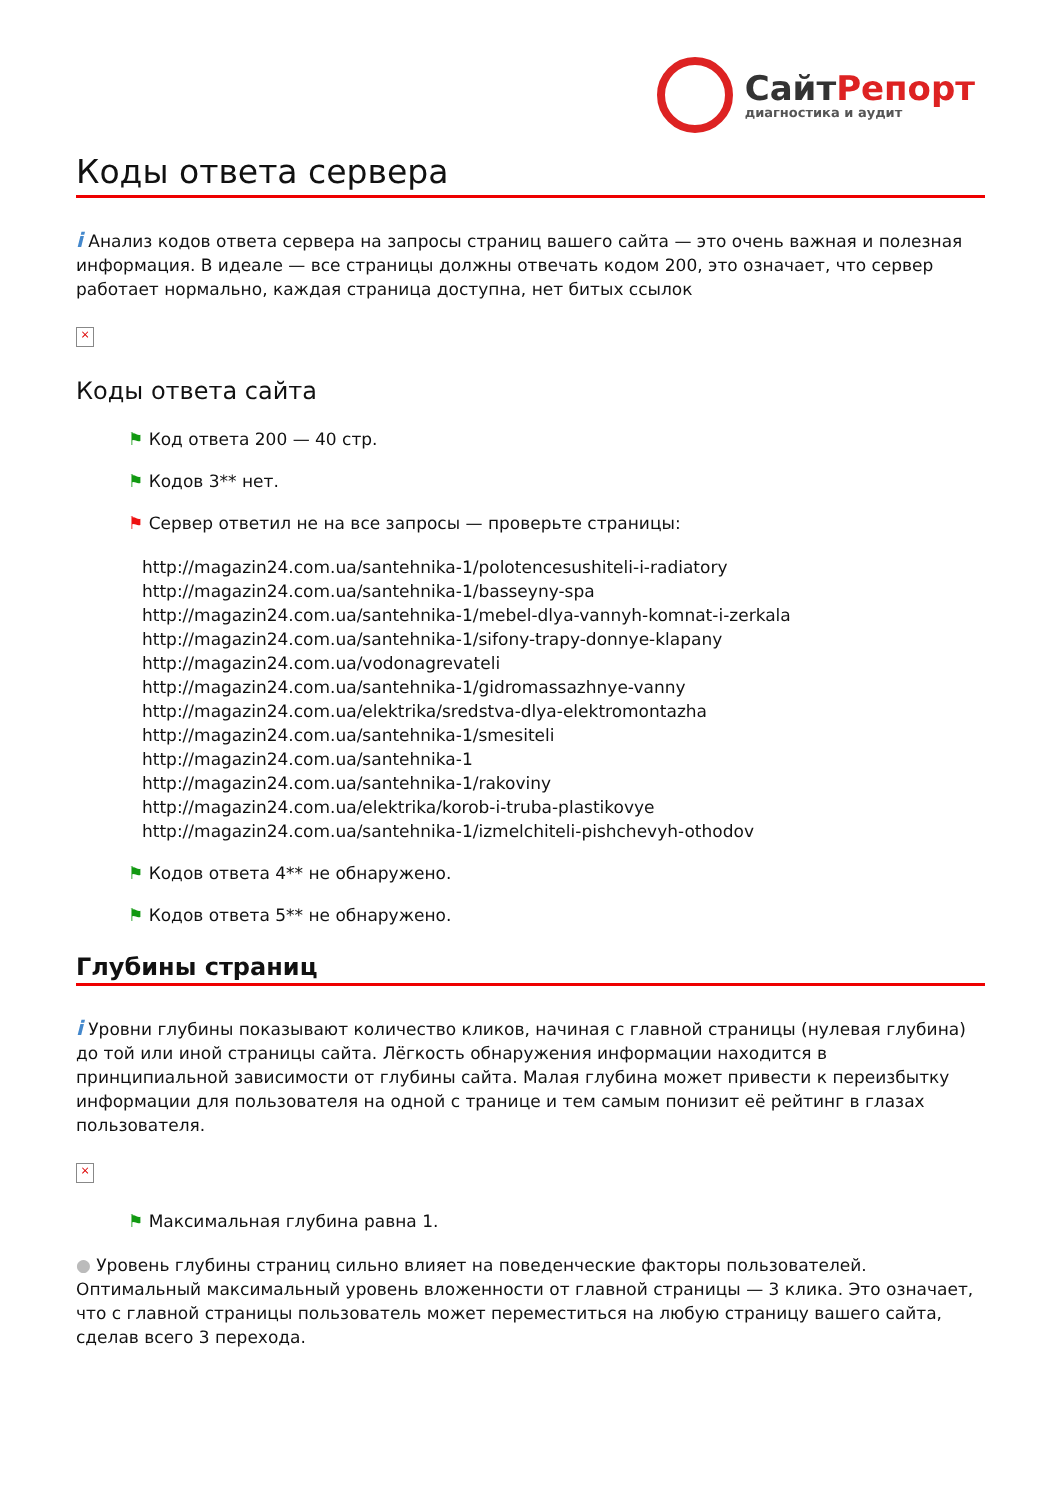СайтРепорт
диагностика и аудит
Коды ответа сервера
i Анализ кодов ответа сервера на запросы страниц вашего сайта — это очень важная и полезная информация. В идеале — все страницы должны отвечать кодом 200, это означает, что сервер работает нормально, каждая страница доступна, нет битых ссылок
×
Коды ответа сайта
⚑ Код ответа 200 — 40 стр.
⚑ Кодов 3** нет.
⚑ Сервер ответил не на все запросы — проверьте страницы:
http://magazin24.com.ua/santehnika-1/polotencesushiteli-i-radiatory
http://magazin24.com.ua/santehnika-1/basseyny-spa
http://magazin24.com.ua/santehnika-1/mebel-dlya-vannyh-komnat-i-zerkala
http://magazin24.com.ua/santehnika-1/sifony-trapy-donnye-klapany
http://magazin24.com.ua/vodonagrevateli
http://magazin24.com.ua/santehnika-1/gidromassazhnye-vanny
http://magazin24.com.ua/elektrika/sredstva-dlya-elektromontazha
http://magazin24.com.ua/santehnika-1/smesiteli
http://magazin24.com.ua/santehnika-1
http://magazin24.com.ua/santehnika-1/rakoviny
http://magazin24.com.ua/elektrika/korob-i-truba-plastikovye
http://magazin24.com.ua/santehnika-1/izmelchiteli-pishchevyh-othodov
⚑ Кодов ответа 4** не обнаружено.
⚑ Кодов ответа 5** не обнаружено.
Глубины страниц
i Уровни глубины показывают количество кликов, начиная с главной страницы (нулевая глубина) до той или иной страницы сайта. Лёгкость обнаружения информации находится в принципиальной зависимости от глубины сайта. Малая глубина может привести к переизбытку информации для пользователя на одной с транице и тем самым понизит её рейтинг в глазах пользователя.
×
⚑ Максимальная глубина равна 1.
● Уровень глубины страниц сильно влияет на поведенческие факторы пользователей. Оптимальный максимальный уровень вложенности от главной страницы — 3 клика. Это означает, что с главной страницы пользователь может переместиться на любую страницу вашего сайта, сделав всего 3 перехода.